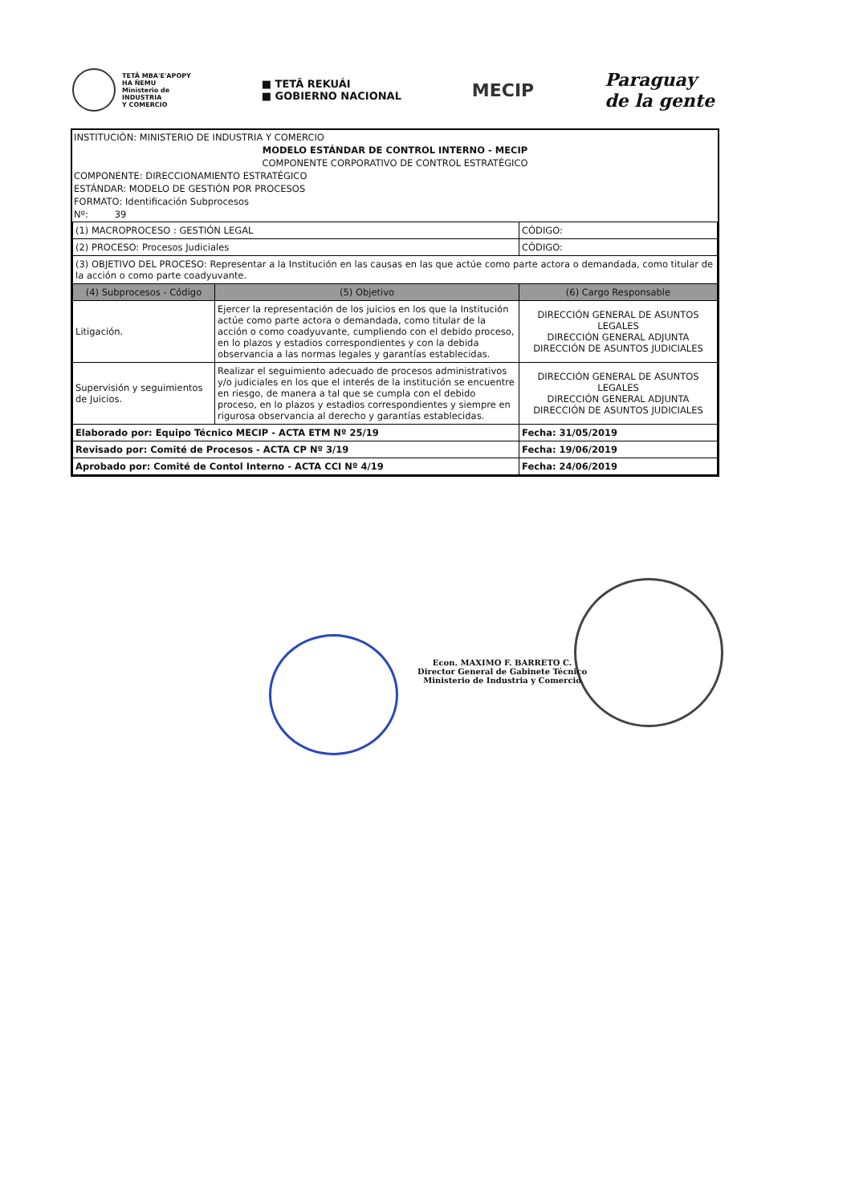TETÃ MBA'E'APOPY
HA ÑEMU
Ministerio de
INDUSTRIA
Y COMERCIO
■ TETÃ REKUÁI
■ GOBIERNO NACIONAL
MECIP
Paraguay
de la gente
INSTITUCIÓN: MINISTERIO DE INDUSTRIA Y COMERCIO
MODELO ESTÁNDAR DE CONTROL INTERNO - MECIP
COMPONENTE CORPORATIVO DE CONTROL ESTRATÉGICO
COMPONENTE: DIRECCIONAMIENTO ESTRATÉGICO
ESTÁNDAR: MODELO DE GESTIÓN POR PROCESOS
FORMATO: Identificación Subprocesos
Nº: 39
| (1) MACROPROCESO : GESTIÓN LEGAL | | CÓDIGO: |
| (2) PROCESO: Procesos Judiciales | | CÓDIGO: |
| (3) OBJETIVO DEL PROCESO: Representar a la Institución en las causas en las que actúe como parte actora o demandada, como titular de la acción o como parte coadyuvante. | | |
| (4) Subprocesos - Código | (5) Objetivo | (6) Cargo Responsable |
| Litigación. | Ejercer la representación de los juicios en los que la Institución actúe como parte actora o demandada, como titular de la acción o como coadyuvante, cumpliendo con el debido proceso, en lo plazos y estadios correspondientes y con la debida observancia a las normas legales y garantías establecidas. | DIRECCIÓN GENERAL DE ASUNTOS LEGALES DIRECCIÓN GENERAL ADJUNTA DIRECCIÓN DE ASUNTOS JUDICIALES |
| Supervisión y seguimientos de Juicios. | Realizar el seguimiento adecuado de procesos administrativos y/o judiciales en los que el interés de la institución se encuentre en riesgo, de manera a tal que se cumpla con el debido proceso, en lo plazos y estadios correspondientes y siempre en rigurosa observancia al derecho y garantías establecidas. | DIRECCIÓN GENERAL DE ASUNTOS LEGALES DIRECCIÓN GENERAL ADJUNTA DIRECCIÓN DE ASUNTOS JUDICIALES |
| Elaborado por: Equipo Técnico MECIP - ACTA ETM Nº 25/19 | | Fecha: 31/05/2019 |
| Revisado por: Comité de Procesos - ACTA CP Nº 3/19 | | Fecha: 19/06/2019 |
| Aprobado por: Comité de Contol Interno - ACTA CCI Nº 4/19 | | Fecha: 24/06/2019 |
Econ. MAXIMO F. BARRETO C.
Director General de Gabinete Técnico
Ministerio de Industria y Comercio